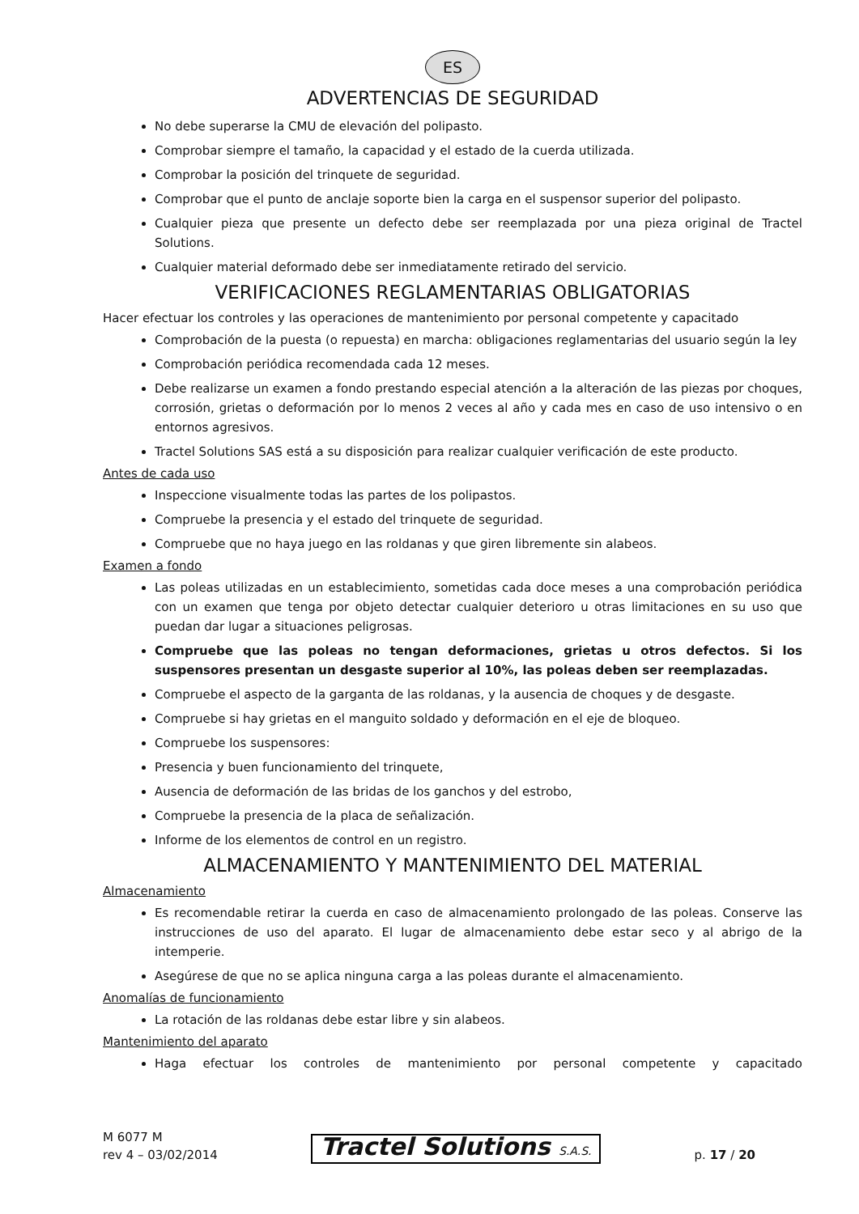ES
ADVERTENCIAS DE SEGURIDAD
No debe superarse la CMU de elevación del polipasto.
Comprobar siempre el tamaño, la capacidad y el estado de la cuerda utilizada.
Comprobar la posición del trinquete de seguridad.
Comprobar que el punto de anclaje soporte bien la carga en el suspensor superior del polipasto.
Cualquier pieza que presente un defecto debe ser reemplazada por una pieza original de Tractel Solutions.
Cualquier material deformado debe ser inmediatamente retirado del servicio.
VERIFICACIONES REGLAMENTARIAS OBLIGATORIAS
Hacer efectuar los controles y las operaciones de mantenimiento por personal competente y capacitado
Comprobación de la puesta (o repuesta) en marcha: obligaciones reglamentarias del usuario según la ley
Comprobación periódica recomendada cada 12 meses.
Debe realizarse un examen a fondo prestando especial atención a la alteración de las piezas por choques, corrosión, grietas o deformación por lo menos 2 veces al año y cada mes en caso de uso intensivo o en entornos agresivos.
Tractel Solutions SAS está a su disposición para realizar cualquier verificación de este producto.
Antes de cada uso
Inspeccione visualmente todas las partes de los polipastos.
Compruebe la presencia y el estado del trinquete de seguridad.
Compruebe que no haya juego en las roldanas y que giren libremente sin alabeos.
Examen a fondo
Las poleas utilizadas en un establecimiento, sometidas cada doce meses a una comprobación periódica con un examen que tenga por objeto detectar cualquier deterioro u otras limitaciones en su uso que puedan dar lugar a situaciones peligrosas.
Compruebe que las poleas no tengan deformaciones, grietas u otros defectos. Si los suspensores presentan un desgaste superior al 10%, las poleas deben ser reemplazadas.
Compruebe el aspecto de la garganta de las roldanas, y la ausencia de choques y de desgaste.
Compruebe si hay grietas en el manguito soldado y deformación en el eje de bloqueo.
Compruebe los suspensores:
Presencia y buen funcionamiento del trinquete,
Ausencia de deformación de las bridas de los ganchos y del estrobo,
Compruebe la presencia de la placa de señalización.
Informe de los elementos de control en un registro.
ALMACENAMIENTO Y MANTENIMIENTO DEL MATERIAL
Almacenamiento
Es recomendable retirar la cuerda en caso de almacenamiento prolongado de las poleas. Conserve las instrucciones de uso del aparato. El lugar de almacenamiento debe estar seco y al abrigo de la intemperie.
Asegúrese de que no se aplica ninguna carga a las poleas durante el almacenamiento.
Anomalías de funcionamiento
La rotación de las roldanas debe estar libre y sin alabeos.
Mantenimiento del aparato
Haga efectuar los controles de mantenimiento por personal competente y capacitado
M 6077 M
rev 4 – 03/02/2014
Tractel Solutions S.A.S.
p. 17 / 20